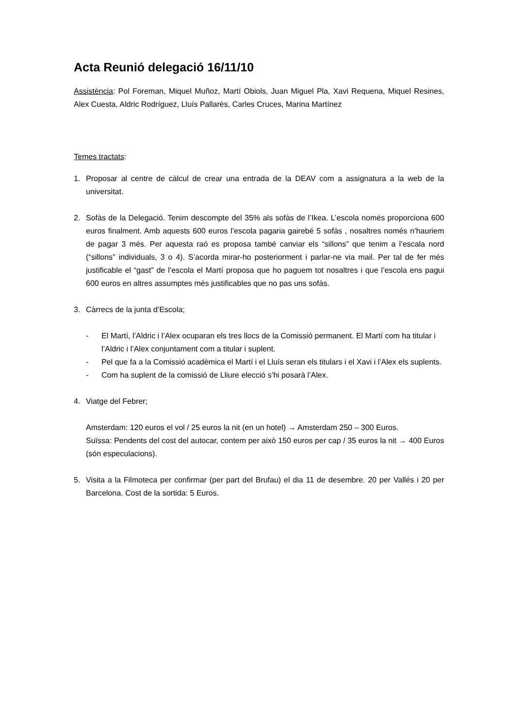Acta Reunió delegació 16/11/10
Assistència: Pol Foreman, Miquel Muñoz, Martí Obiols, Juan Miguel Pla, Xavi Requena, Miquel Resines, Alex Cuesta, Aldric Rodríguez, Lluís Pallarès, Carles Cruces, Marina Martínez
Temes tractats:
1. Proposar al centre de càlcul de crear una entrada de la DEAV com a assignatura a la web de la universitat.
2. Sofàs de la Delegació. Tenim descompte del 35% als sofàs de l’Ikea. L’escola només proporciona 600 euros finalment. Amb aquests 600 euros l’escola pagaria gairebé 5 sofàs , nosaltres només n’hauriem de pagar 3 més. Per aquesta raó es proposa també canviar els “sillons” que tenim a l’escala nord (“sillons” individuals, 3 o 4). S’acorda mirar-ho posteriorment i parlar-ne via mail. Per tal de fer més justificable el “gast” de l’escola el Martí proposa que ho paguem tot nosaltres i que l’escola ens pagui 600 euros en altres assumptes més justificables que no pas uns sofàs.
3. Càrrecs de la junta d’Escola;
- El Martí, l’Aldric i l’Alex ocuparan els tres llocs de la Comissió permanent. El Martí com ha titular i l’Aldric i l’Alex conjuntament com a titular i suplent.
- Pel que fa a la Comissió acadèmica el Martí i el Lluís seran els titulars i el Xavi i l’Alex els suplents.
- Com ha suplent de la comissió de Lliure elecció s’hi posarà l’Alex.
4. Viatge del Febrer;
Amsterdam: 120 euros el vol / 25 euros la nit (en un hotel) → Amsterdam 250 – 300 Euros.
Suïssa: Pendents del cost del autocar, contem per això 150 euros per cap / 35 euros la nit → 400 Euros (són especulacions).
5. Visita a la Filmoteca per confirmar (per part del Brufau) el dia 11 de desembre. 20 per Vallés i 20 per Barcelona. Cost de la sortida: 5 Euros.